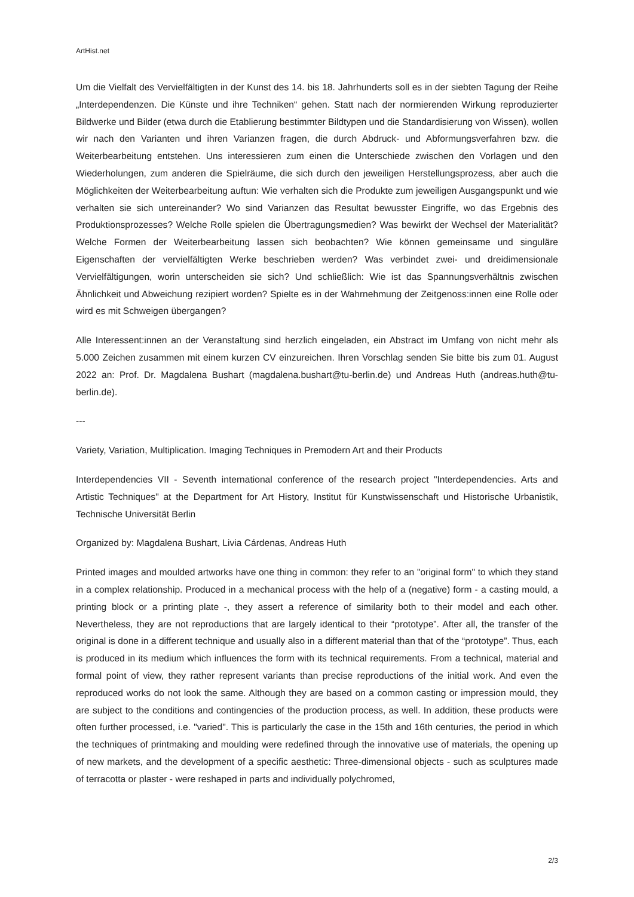ArtHist.net
Um die Vielfalt des Vervielfältigten in der Kunst des 14. bis 18. Jahrhunderts soll es in der siebten Tagung der Reihe „Interdependenzen. Die Künste und ihre Techniken“ gehen. Statt nach der normierenden Wirkung reproduzierter Bildwerke und Bilder (etwa durch die Etablierung bestimmter Bildtypen und die Standardisierung von Wissen), wollen wir nach den Varianten und ihren Varianzen fragen, die durch Abdruck- und Abformungsverfahren bzw. die Weiterbearbeitung entstehen. Uns interessieren zum einen die Unterschiede zwischen den Vorlagen und den Wiederholungen, zum anderen die Spielräume, die sich durch den jeweiligen Herstellungsprozess, aber auch die Möglichkeiten der Weiterbearbeitung auftun: Wie verhalten sich die Produkte zum jeweiligen Ausgangspunkt und wie verhalten sie sich untereinander? Wo sind Varianzen das Resultat bewusster Eingriffe, wo das Ergebnis des Produktionsprozesses? Welche Rolle spielen die Übertragungsmedien? Was bewirkt der Wechsel der Materialität? Welche Formen der Weiterbearbeitung lassen sich beobachten? Wie können gemeinsame und singuläre Eigenschaften der vervielfältigten Werke beschrieben werden? Was verbindet zwei- und dreidimensionale Vervielfältigungen, worin unterscheiden sie sich? Und schließlich: Wie ist das Spannungsverhältnis zwischen Ähnlichkeit und Abweichung rezipiert worden? Spielte es in der Wahrnehmung der Zeitgenoss:innen eine Rolle oder wird es mit Schweigen übergangen?
Alle Interessent:innen an der Veranstaltung sind herzlich eingeladen, ein Abstract im Umfang von nicht mehr als 5.000 Zeichen zusammen mit einem kurzen CV einzureichen. Ihren Vorschlag senden Sie bitte bis zum 01. August 2022 an: Prof. Dr. Magdalena Bushart (magdalena.bushart@tu-berlin.de) und Andreas Huth (andreas.huth@tu-berlin.de).
---
Variety, Variation, Multiplication. Imaging Techniques in Premodern Art and their Products
Interdependencies VII - Seventh international conference of the research project "Interdependencies. Arts and Artistic Techniques" at the Department for Art History, Institut für Kunstwissenschaft und Historische Urbanistik, Technische Universität Berlin
Organized by: Magdalena Bushart, Livia Cárdenas, Andreas Huth
Printed images and moulded artworks have one thing in common: they refer to an "original form" to which they stand in a complex relationship. Produced in a mechanical process with the help of a (negative) form - a casting mould, a printing block or a printing plate -, they assert a reference of similarity both to their model and each other. Nevertheless, they are not reproductions that are largely identical to their “prototype”. After all, the transfer of the original is done in a different technique and usually also in a different material than that of the “prototype”. Thus, each is produced in its medium which influences the form with its technical requirements. From a technical, material and formal point of view, they rather represent variants than precise reproductions of the initial work. And even the reproduced works do not look the same. Although they are based on a common casting or impression mould, they are subject to the conditions and contingencies of the production process, as well. In addition, these products were often further processed, i.e. "varied". This is particularly the case in the 15th and 16th centuries, the period in which the techniques of printmaking and moulding were redefined through the innovative use of materials, the opening up of new markets, and the development of a specific aesthetic: Three-dimensional objects - such as sculptures made of terracotta or plaster - were reshaped in parts and individually polychromed,
2/3